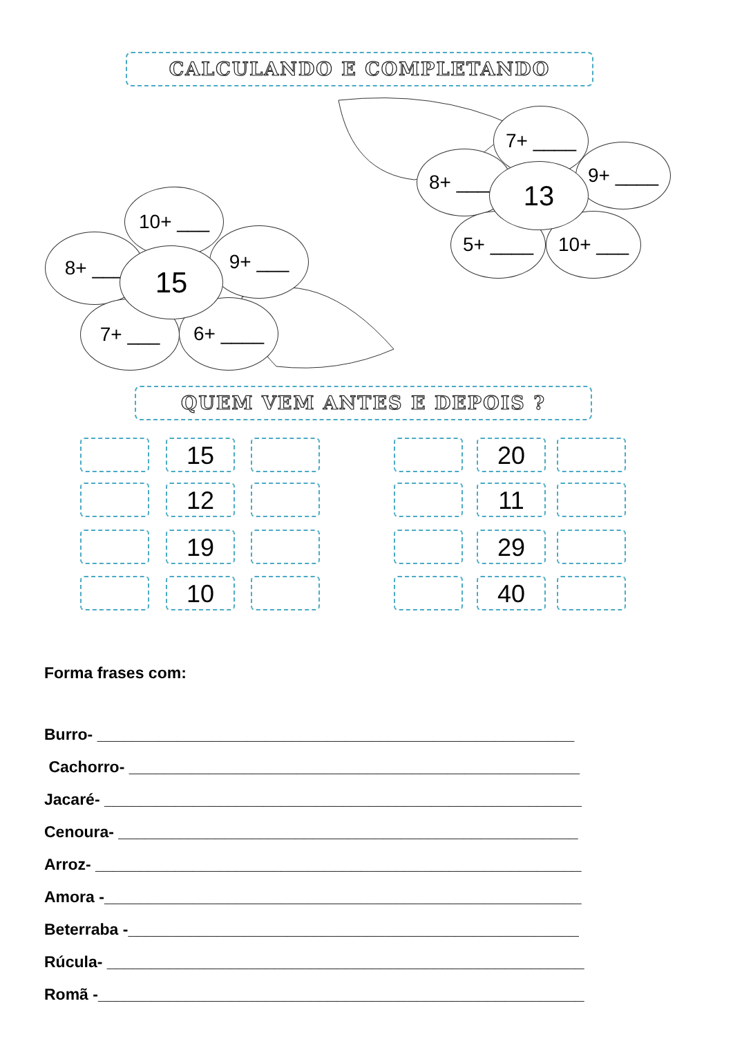CALCULANDO E COMPLETANDO
7+ ____
8+ ____ 9+ ____
5+ ____ 10+ ___
13
10+ ___
8+ ___ 9+ ___
7+ ___ 6+ ____
15
QUEM VEM ANTES E DEPOIS ?
15 20
12 11
19 29
10 40
Forma frases com:
Burro- ______________________________________________________
Cachorro- ___________________________________________________
Jacaré- ______________________________________________________
Cenoura- ____________________________________________________
Arroz- _______________________________________________________
Amora -______________________________________________________
Beterraba -___________________________________________________
Rúcula- ______________________________________________________
Romã -_______________________________________________________